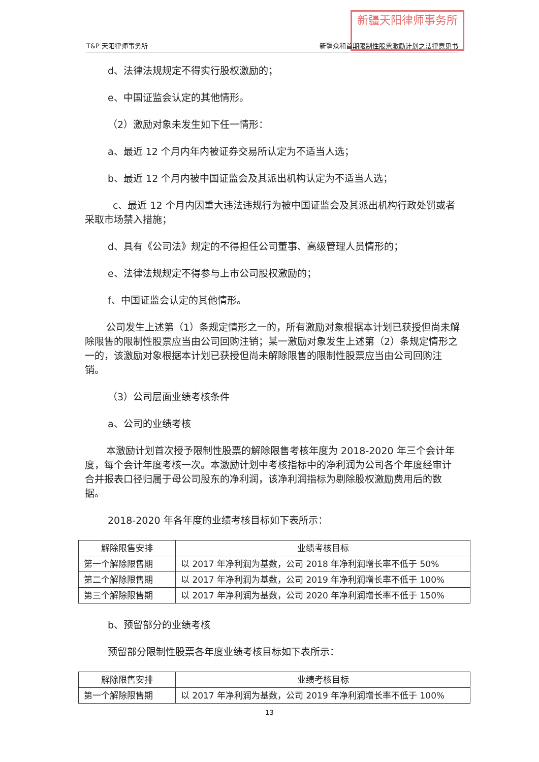新疆天阳律师事务所
T&P 天阳律师事务所 新疆众和首期限制性股票激励计划之法律意见书
d、法律法规规定不得实行股权激励的；
e、中国证监会认定的其他情形。
（2）激励对象未发生如下任一情形：
a、最近 12 个月内年内被证券交易所认定为不适当人选；
b、最近 12 个月内被中国证监会及其派出机构认定为不适当人选；
c、最近 12 个月内因重大违法违规行为被中国证监会及其派出机构行政处罚或者采取市场禁入措施；
d、具有《公司法》规定的不得担任公司董事、高级管理人员情形的；
e、法律法规规定不得参与上市公司股权激励的；
f、中国证监会认定的其他情形。
公司发生上述第（1）条规定情形之一的，所有激励对象根据本计划已获授但尚未解除限售的限制性股票应当由公司回购注销；某一激励对象发生上述第（2）条规定情形之一的，该激励对象根据本计划已获授但尚未解除限售的限制性股票应当由公司回购注销。
（3）公司层面业绩考核条件
a、公司的业绩考核
本激励计划首次授予限制性股票的解除限售考核年度为 2018-2020 年三个会计年度，每个会计年度考核一次。本激励计划中考核指标中的净利润为公司各个年度经审计合并报表口径归属于母公司股东的净利润，该净利润指标为剔除股权激励费用后的数据。
2018-2020 年各年度的业绩考核目标如下表所示：
| 解除限售安排 | 业绩考核目标 |
| --- | --- |
| 第一个解除限售期 | 以 2017 年净利润为基数，公司 2018 年净利润增长率不低于 50% |
| 第二个解除限售期 | 以 2017 年净利润为基数，公司 2019 年净利润增长率不低于 100% |
| 第三个解除限售期 | 以 2017 年净利润为基数，公司 2020 年净利润增长率不低于 150% |
b、预留部分的业绩考核
预留部分限制性股票各年度业绩考核目标如下表所示：
| 解除限售安排 | 业绩考核目标 |
| --- | --- |
| 第一个解除限售期 | 以 2017 年净利润为基数，公司 2019 年净利润增长率不低于 100% |
13